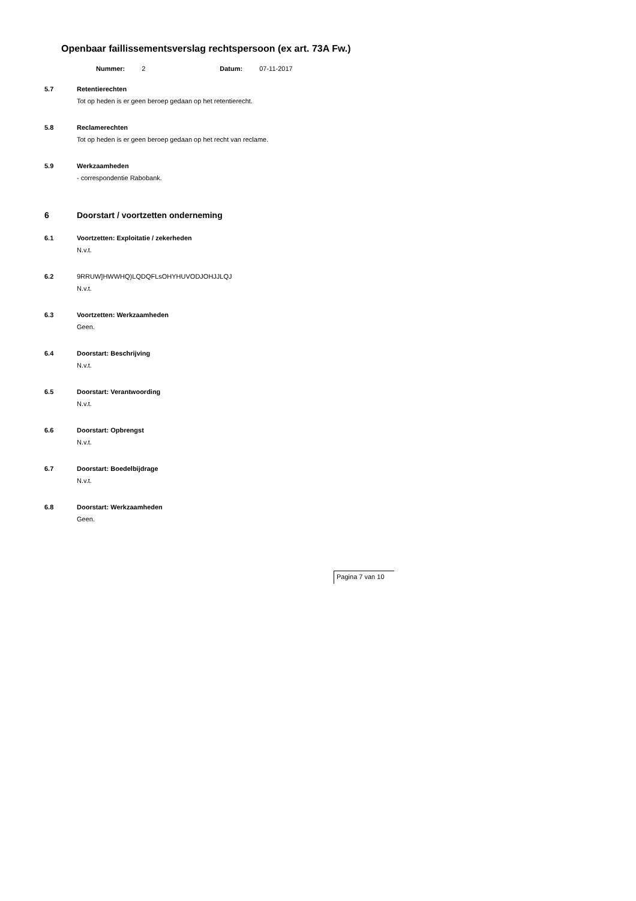Openbaar faillissementsverslag rechtspersoon (ex art. 73A Fw.)
Nummer: 2 Datum: 07-11-2017
5.7 Retentierechten
Tot op heden is er geen beroep gedaan op het retentierecht.
5.8 Reclamerechten
Tot op heden is er geen beroep gedaan op het recht van reclame.
5.9 Werkzaamheden
- correspondentie Rabobank.
6 Doorstart / voortzetten onderneming
6.1 Voortzetten: Exploitatie / zekerheden
N.v.t.
6.2 9RRUW]HWWHQ)LQDQFLsOHYHUVODJOHJJLQJ
N.v.t.
6.3 Voortzetten: Werkzaamheden
Geen.
6.4 Doorstart: Beschrijving
N.v.t.
6.5 Doorstart: Verantwoording
N.v.t.
6.6 Doorstart: Opbrengst
N.v.t.
6.7 Doorstart: Boedelbijdrage
N.v.t.
6.8 Doorstart: Werkzaamheden
Geen.
Pagina 7 van 10